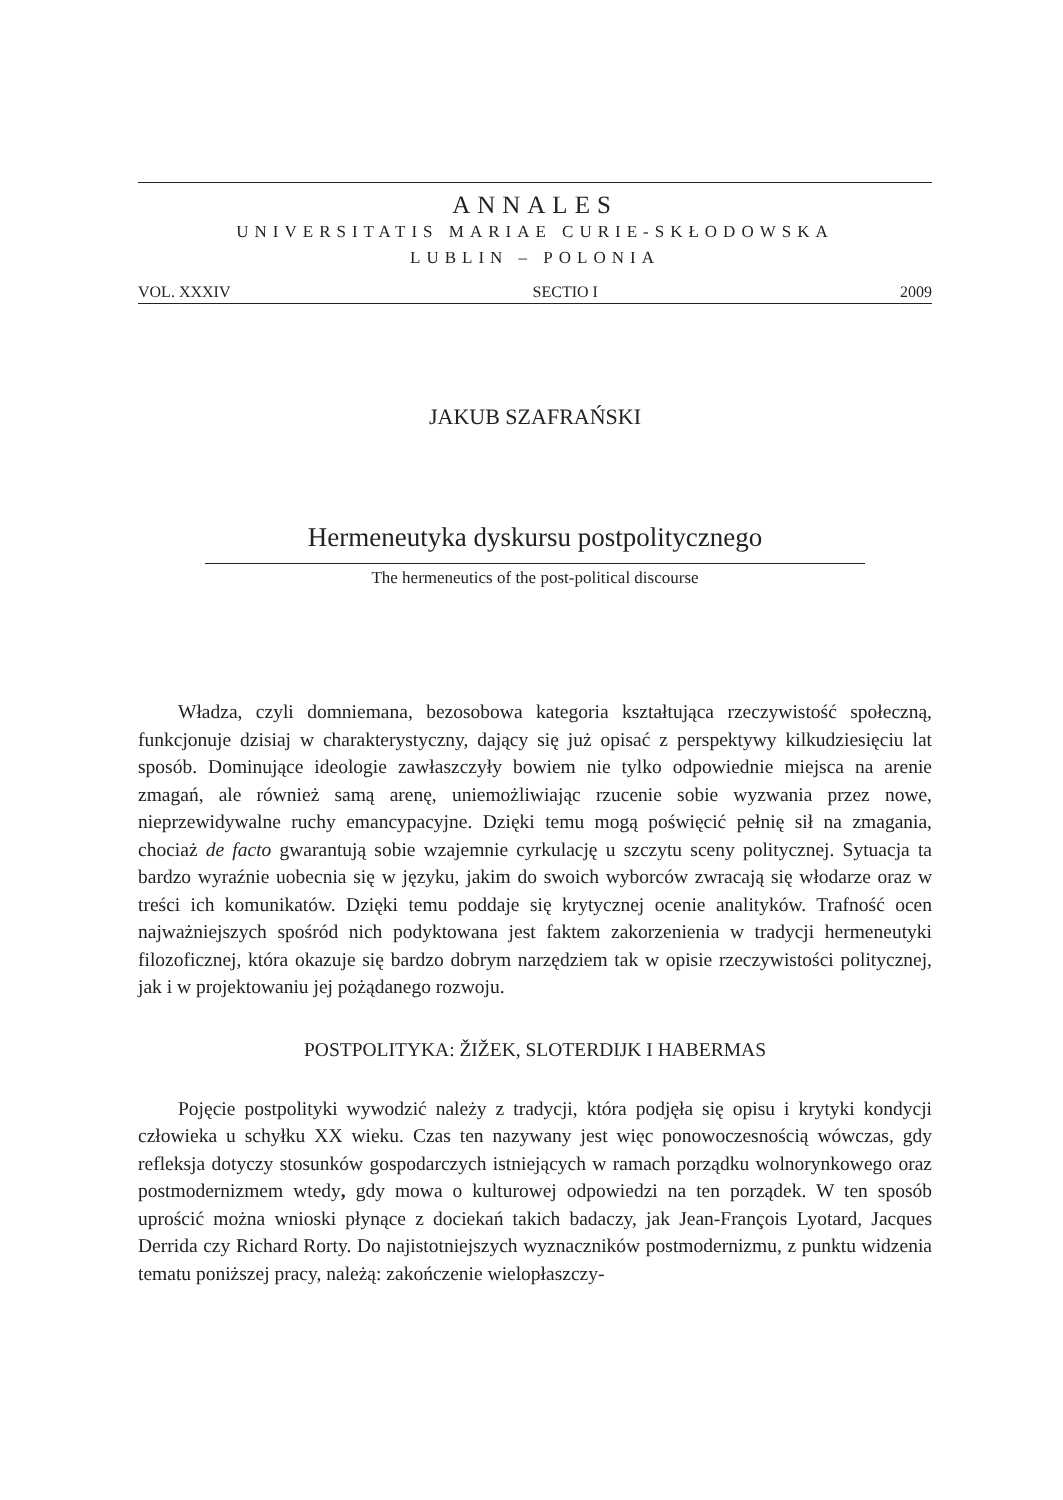ANNALES
UNIVERSITATIS MARIAE CURIE-SKŁODOWSKA
LUBLIN – POLONIA
VOL. XXXIV SECTIO I 2009
JAKUB SZAFRAŃSKI
Hermeneutyka dyskursu postpolitycznego
The hermeneutics of the post-political discourse
Władza, czyli domniemana, bezosobowa kategoria kształtująca rzeczywistość społeczną, funkcjonuje dzisiaj w charakterystyczny, dający się już opisać z perspektywy kilkudziesięciu lat sposób. Dominujące ideologie zawłaszczyły bowiem nie tylko odpowiednie miejsca na arenie zmagań, ale również samą arenę, uniemożliwiając rzucenie sobie wyzwania przez nowe, nieprzewidywalne ruchy emancypacyjne. Dzięki temu mogą poświęcić pełnię sił na zmagania, chociaż de facto gwarantują sobie wzajemnie cyrkulację u szczytu sceny politycznej. Sytuacja ta bardzo wyraźnie uobecnia się w języku, jakim do swoich wyborców zwracają się włodarze oraz w treści ich komunikatów. Dzięki temu poddaje się krytycznej ocenie analityków. Trafność ocen najważniejszych spośród nich podyktowana jest faktem zakorzenienia w tradycji hermeneutyki filozoficznej, która okazuje się bardzo dobrym narzędziem tak w opisie rzeczywistości politycznej, jak i w projektowaniu jej pożądanego rozwoju.
POSTPOLITYKA: ŽIŽEK, SLOTERDIJK I HABERMAS
Pojęcie postpolityki wywodzić należy z tradycji, która podjęła się opisu i krytyki kondycji człowieka u schyłku XX wieku. Czas ten nazywany jest więc ponowoczesnością wówczas, gdy refleksja dotyczy stosunków gospodarczych istniejących w ramach porządku wolnorynkowego oraz postmodernizmem wtedy, gdy mowa o kulturowej odpowiedzi na ten porządek. W ten sposób uprościć można wnioski płynące z dociekań takich badaczy, jak Jean-François Lyotard, Jacques Derrida czy Richard Rorty. Do najistotniejszych wyznaczników postmodernizmu, z punktu widzenia tematu poniższej pracy, należą: zakończenie wielopłaszczy-